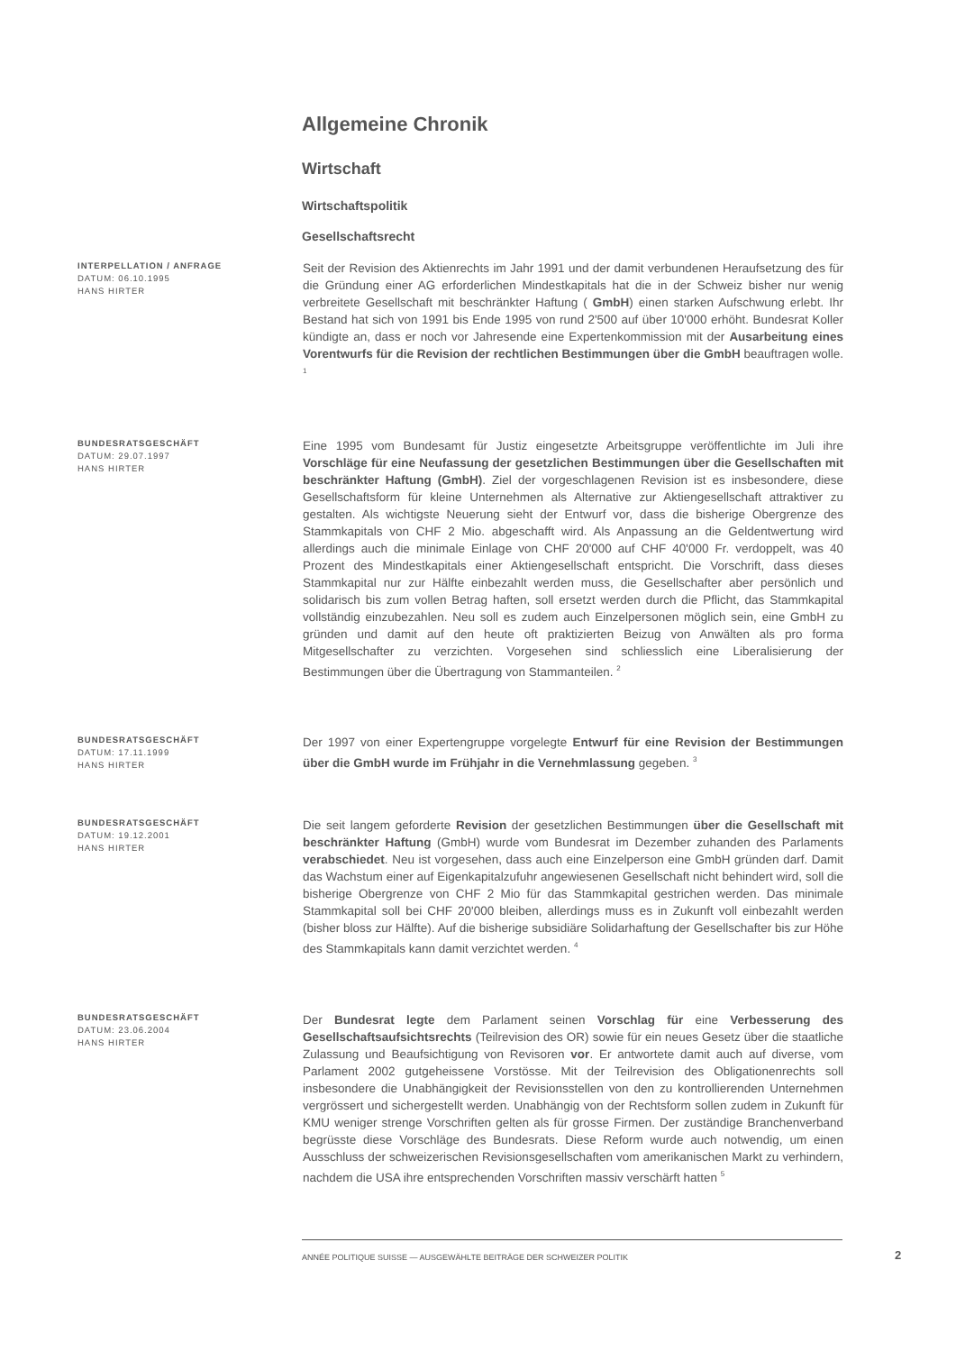Allgemeine Chronik
Wirtschaft
Wirtschaftspolitik
Gesellschaftsrecht
INTERPELLATION / ANFRAGE
DATUM: 06.10.1995
HANS HIRTER
Seit der Revision des Aktienrechts im Jahr 1991 und der damit verbundenen Heraufsetzung des für die Gründung einer AG erforderlichen Mindestkapitals hat die in der Schweiz bisher nur wenig verbreitete Gesellschaft mit beschränkter Haftung ( GmbH) einen starken Aufschwung erlebt. Ihr Bestand hat sich von 1991 bis Ende 1995 von rund 2'500 auf über 10'000 erhöht. Bundesrat Koller kündigte an, dass er noch vor Jahresende eine Expertenkommission mit der Ausarbeitung eines Vorentwurfs für die Revision der rechtlichen Bestimmungen über die GmbH beauftragen wolle. <sup>1</sup>
BUNDESRATSGESCHÄFT
DATUM: 29.07.1997
HANS HIRTER
Eine 1995 vom Bundesamt für Justiz eingesetzte Arbeitsgruppe veröffentlichte im Juli ihre Vorschläge für eine Neufassung der gesetzlichen Bestimmungen über die Gesellschaften mit beschränkter Haftung (GmbH). Ziel der vorgeschlagenen Revision ist es insbesondere, diese Gesellschaftsform für kleine Unternehmen als Alternative zur Aktiengesellschaft attraktiver zu gestalten. Als wichtigste Neuerung sieht der Entwurf vor, dass die bisherige Obergrenze des Stammkapitals von CHF 2 Mio. abgeschafft wird. Als Anpassung an die Geldentwertung wird allerdings auch die minimale Einlage von CHF 20'000 auf CHF 40'000 Fr. verdoppelt, was 40 Prozent des Mindestkapitals einer Aktiengesellschaft entspricht. Die Vorschrift, dass dieses Stammkapital nur zur Hälfte einbezahlt werden muss, die Gesellschafter aber persönlich und solidarisch bis zum vollen Betrag haften, soll ersetzt werden durch die Pflicht, das Stammkapital vollständig einzubezahlen. Neu soll es zudem auch Einzelpersonen möglich sein, eine GmbH zu gründen und damit auf den heute oft praktizierten Beizug von Anwälten als pro forma Mitgesellschafter zu verzichten. Vorgesehen sind schliesslich eine Liberalisierung der Bestimmungen über die Übertragung von Stammanteilen. <sup>2</sup>
BUNDESRATSGESCHÄFT
DATUM: 17.11.1999
HANS HIRTER
Der 1997 von einer Expertengruppe vorgelegte Entwurf für eine Revision der Bestimmungen über die GmbH wurde im Frühjahr in die Vernehmlassung gegeben. <sup>3</sup>
BUNDESRATSGESCHÄFT
DATUM: 19.12.2001
HANS HIRTER
Die seit langem geforderte Revision der gesetzlichen Bestimmungen über die Gesellschaft mit beschränkter Haftung (GmbH) wurde vom Bundesrat im Dezember zuhanden des Parlaments verabschiedet. Neu ist vorgesehen, dass auch eine Einzelperson eine GmbH gründen darf. Damit das Wachstum einer auf Eigenkapitalzufuhr angewiesenen Gesellschaft nicht behindert wird, soll die bisherige Obergrenze von CHF 2 Mio für das Stammkapital gestrichen werden. Das minimale Stammkapital soll bei CHF 20'000 bleiben, allerdings muss es in Zukunft voll einbezahlt werden (bisher bloss zur Hälfte). Auf die bisherige subsidiäre Solidarhaftung der Gesellschafter bis zur Höhe des Stammkapitals kann damit verzichtet werden. <sup>4</sup>
BUNDESRATSGESCHÄFT
DATUM: 23.06.2004
HANS HIRTER
Der Bundesrat legte dem Parlament seinen Vorschlag für eine Verbesserung des Gesellschaftsaufsichtsrechts (Teilrevision des OR) sowie für ein neues Gesetz über die staatliche Zulassung und Beaufsichtigung von Revisoren vor. Er antwortete damit auch auf diverse, vom Parlament 2002 gutgeheissene Vorstösse. Mit der Teilrevision des Obligationenrechts soll insbesondere die Unabhängigkeit der Revisionsstellen von den zu kontrollierenden Unternehmen vergrössert und sichergestellt werden. Unabhängig von der Rechtsform sollen zudem in Zukunft für KMU weniger strenge Vorschriften gelten als für grosse Firmen. Der zuständige Branchenverband begrüsste diese Vorschläge des Bundesrats. Diese Reform wurde auch notwendig, um einen Ausschluss der schweizerischen Revisionsgesellschaften vom amerikanischen Markt zu verhindern, nachdem die USA ihre entsprechenden Vorschriften massiv verschärft hatten <sup>5</sup>
ANNÉE POLITIQUE SUISSE — AUSGEWÄHLTE BEITRÄGE DER SCHWEIZER POLITIK
2